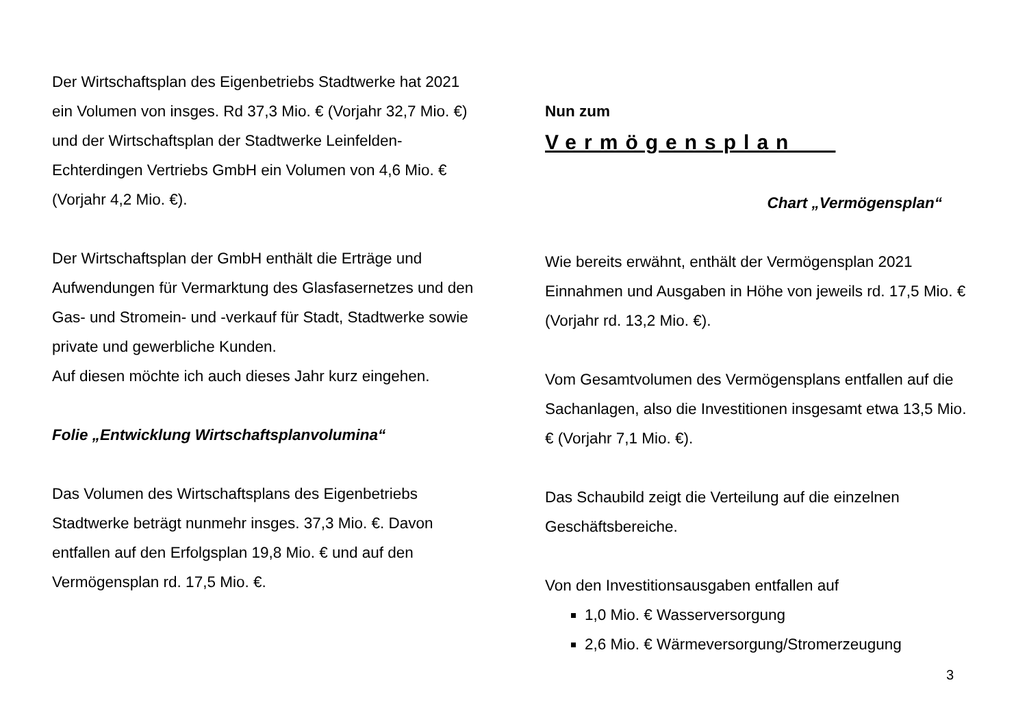Der Wirtschaftsplan des Eigenbetriebs Stadtwerke hat 2021 ein Volumen von insges. Rd 37,3 Mio. € (Vorjahr 32,7 Mio. €) und der Wirtschaftsplan der Stadtwerke Leinfelden-Echterdingen Vertriebs GmbH ein Volumen von 4,6 Mio. € (Vorjahr 4,2 Mio. €).
Der Wirtschaftsplan der GmbH enthält die Erträge und Aufwendungen für Vermarktung des Glasfasernetzes und den Gas- und Stromein- und -verkauf für Stadt, Stadtwerke sowie private und gewerbliche Kunden.
Auf diesen möchte ich auch dieses Jahr kurz eingehen.
Folie „Entwicklung Wirtschaftsplanvolumina“
Das Volumen des Wirtschaftsplans des Eigenbetriebs Stadtwerke beträgt nunmehr insges. 37,3 Mio. €. Davon entfallen auf den Erfolgsplan 19,8 Mio. € und auf den Vermögensplan rd. 17,5 Mio. €.
Nun zum
Vermögensplan
Chart „Vermögensplan“
Wie bereits erwähnt, enthält der Vermögensplan 2021 Einnahmen und Ausgaben in Höhe von jeweils rd. 17,5 Mio. € (Vorjahr rd. 13,2 Mio. €).
Vom Gesamtvolumen des Vermögensplans entfallen auf die Sachanlagen, also die Investitionen insgesamt etwa 13,5 Mio. € (Vorjahr 7,1 Mio. €).
Das Schaubild zeigt die Verteilung auf die einzelnen Geschäftsbereiche.
Von den Investitionsausgaben entfallen auf
1,0 Mio. € Wasserversorgung
2,6 Mio. € Wärmeversorgung/Stromerzeugung
3